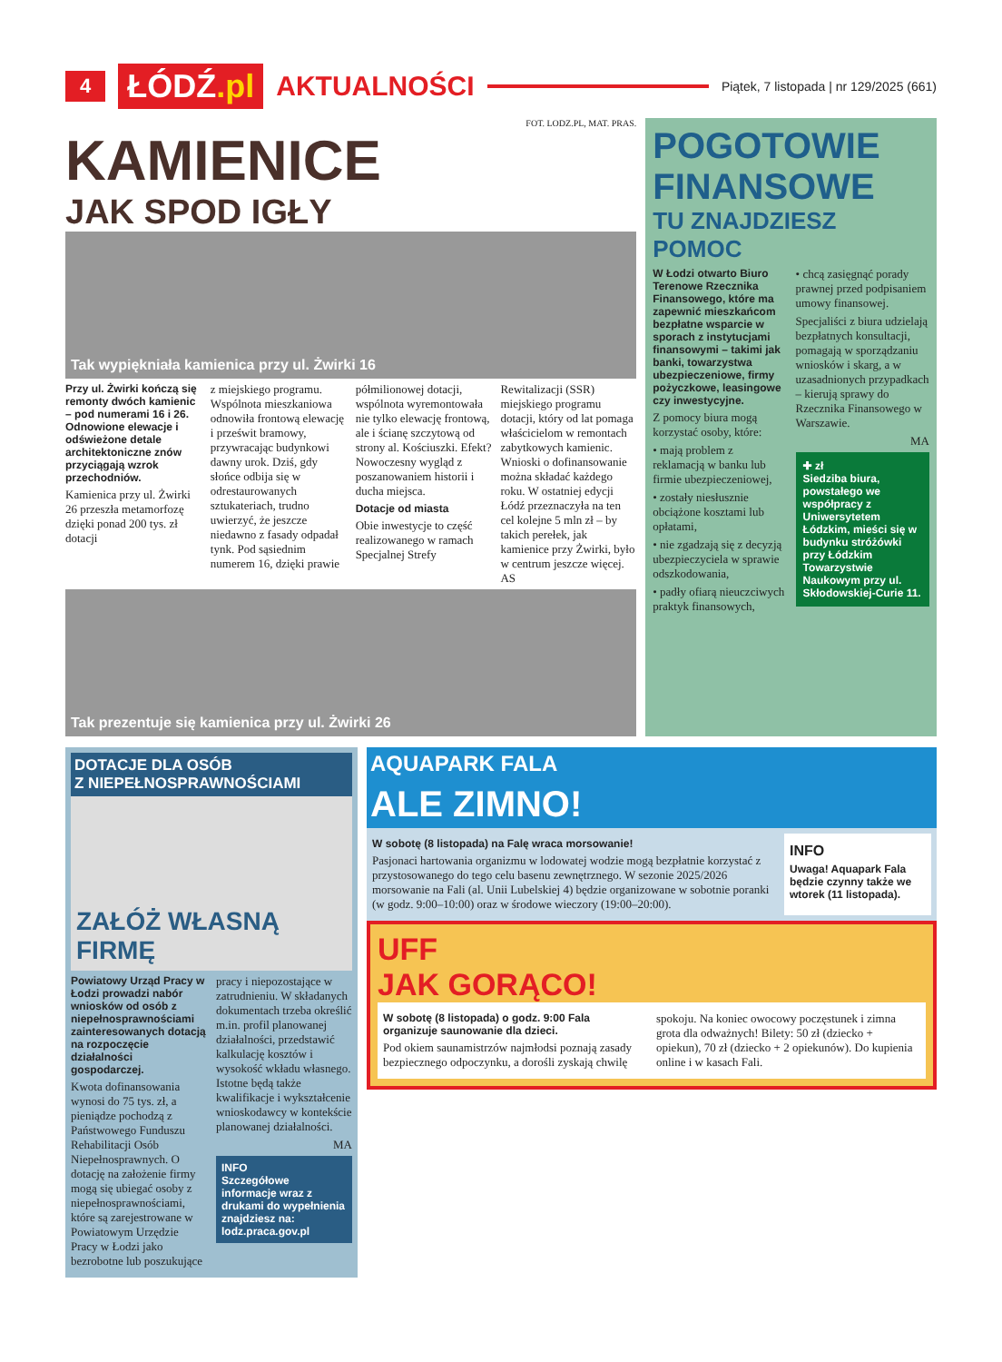4
ŁÓDŹ.pl
AKTUALNOŚCI
Piątek, 7 listopada | nr 129/2025 (661)
FOT. LODZ.PL, MAT. PRAS.
KAMIENICE
JAK SPOD IGŁY
Tak wypiękniała kamienica przy ul. Żwirki 16
Przy ul. Żwirki kończą się remonty dwóch kamienic – pod numerami 16 i 26. Odnowione elewacje i odświeżone detale architektoniczne znów przyciągają wzrok przechodniów.
Kamienica przy ul. Żwirki 26 przeszła metamorfozę dzięki ponad 200 tys. zł dotacji
z miejskiego programu. Wspólnota mieszkaniowa odnowiła frontową elewację i prześwit bramowy, przywracając budynkowi dawny urok. Dziś, gdy słońce odbija się w odrestaurowanych sztukateriach, trudno uwierzyć, że jeszcze niedawno z fasady odpadał tynk. Pod sąsiednim numerem 16, dzięki prawie
półmilionowej dotacji, wspólnota wyremontowała nie tylko elewację frontową, ale i ścianę szczytową od strony al. Kościuszki. Efekt? Nowoczesny wygląd z poszanowaniem historii i ducha miejsca.
Dotacje od miasta
Obie inwestycje to część realizowanego w ramach Specjalnej Strefy
Rewitalizacji (SSR) miejskiego programu dotacji, który od lat pomaga właścicielom w remontach zabytkowych kamienic. Wnioski o dofinansowanie można składać każdego roku. W ostatniej edycji Łódź przeznaczyła na ten cel kolejne 5 mln zł – by takich perełek, jak kamienice przy Żwirki, było w centrum jeszcze więcej. AS
Tak prezentuje się kamienica przy ul. Żwirki 26
POGOTOWIE FINANSOWE
TU ZNAJDZIESZ POMOC
W Łodzi otwarto Biuro Terenowe Rzecznika Finansowego, które ma zapewnić mieszkańcom bezpłatne wsparcie w sporach z instytucjami finansowymi – takimi jak banki, towarzystwa ubezpieczeniowe, firmy pożyczkowe, leasingowe czy inwestycyjne.
Z pomocy biura mogą korzystać osoby, które:
• mają problem z reklamacją w banku lub firmie ubezpieczeniowej,
• zostały niesłusznie obciążone kosztami lub opłatami,
• nie zgadzają się z decyzją ubezpieczyciela w sprawie odszkodowania,
• padły ofiarą nieuczciwych praktyk finansowych,
• chcą zasięgnąć porady prawnej przed podpisaniem umowy finansowej.
Specjaliści z biura udzielają bezpłatnych konsultacji, pomagają w sporządzaniu wniosków i skarg, a w uzasadnionych przypadkach – kierują sprawy do Rzecznika Finansowego w Warszawie.
MA
✚ zł
Siedziba biura, powstałego we współpracy z Uniwersytetem Łódzkim, mieści się w budynku stróżówki przy Łódzkim Towarzystwie Naukowym przy ul. Skłodowskiej-Curie 11.
DOTACJE DLA OSÓB
Z NIEPEŁNOSPRAWNOŚCIAMI
ZAŁÓŻ WŁASNĄ FIRMĘ
Powiatowy Urząd Pracy w Łodzi prowadzi nabór wniosków od osób z niepełnosprawnościami zainteresowanych dotacją na rozpoczęcie działalności gospodarczej.
Kwota dofinansowania wynosi do 75 tys. zł, a pieniądze pochodzą z Państwowego Funduszu Rehabilitacji Osób Niepełnosprawnych. O dotację na założenie firmy mogą się ubiegać osoby z niepełnosprawnościami, które są zarejestrowane w Powiatowym Urzędzie Pracy w Łodzi jako bezrobotne lub poszukujące
pracy i niepozostające w zatrudnieniu. W składanych dokumentach trzeba określić m.in. profil planowanej działalności, przedstawić kalkulację kosztów i wysokość wkładu własnego. Istotne będą także kwalifikacje i wykształcenie wnioskodawcy w kontekście planowanej działalności.
MA
INFO
Szczegółowe informacje wraz z drukami do wypełnienia znajdziesz na: lodz.praca.gov.pl
AQUAPARK FALA
ALE ZIMNO!
W sobotę (8 listopada) na Falę wraca morsowanie!
Pasjonaci hartowania organizmu w lodowatej wodzie mogą bezpłatnie korzystać z przystosowanego do tego celu basenu zewnętrznego. W sezonie 2025/2026 morsowanie na Fali (al. Unii Lubelskiej 4) będzie organizowane w sobotnie poranki (w godz. 9:00–10:00) oraz w środowe wieczory (19:00–20:00).
INFO
Uwaga! Aquapark Fala będzie czynny także we wtorek (11 listopada).
UFF
JAK GORĄCO!
W sobotę (8 listopada) o godz. 9:00 Fala organizuje saunowanie dla dzieci.
Pod okiem saunamistrzów najmłodsi poznają zasady bezpiecznego odpoczynku, a dorośli zyskają chwilę
spokoju. Na koniec owocowy poczęstunek i zimna grota dla odważnych! Bilety: 50 zł (dziecko + opiekun), 70 zł (dziecko + 2 opiekunów). Do kupienia online i w kasach Fali.